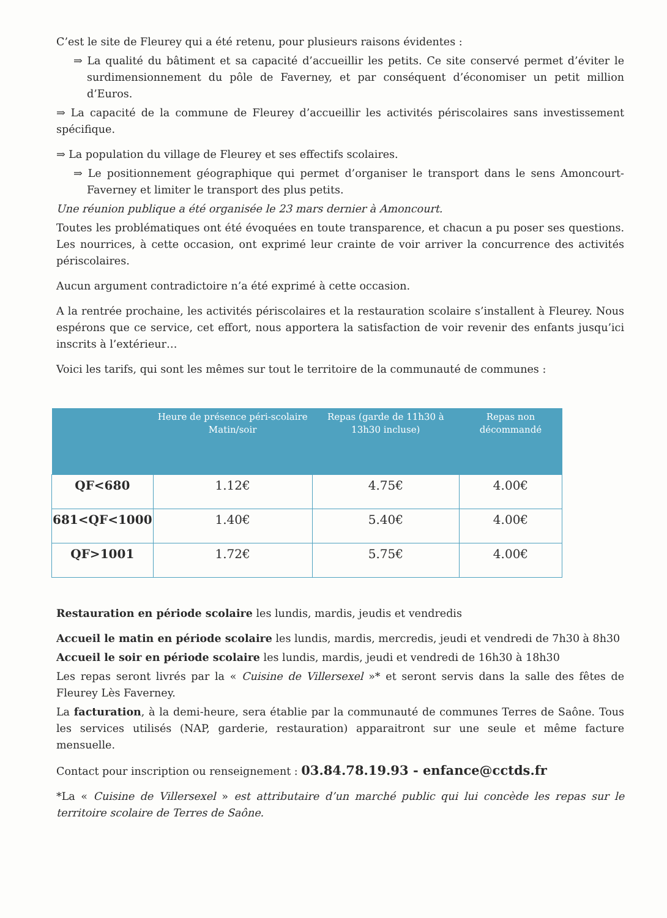C’est le site de Fleurey qui a été retenu, pour plusieurs raisons évidentes :
⇒ La qualité du bâtiment et sa capacité d’accueillir les petits. Ce site conservé permet d’éviter le surdimensionnement du pôle de Faverney, et par conséquent d’économiser un petit million d’Euros.
⇒ La capacité de la commune de Fleurey d’accueillir les activités périscolaires sans investissement spécifique.
⇒ La population du village de Fleurey et ses effectifs scolaires.
⇒ Le positionnement géographique qui permet d’organiser le transport dans le sens Amoncourt-Faverney et limiter le transport des plus petits.
Une réunion publique a été organisée le 23 mars dernier à Amoncourt.
Toutes les problématiques ont été évoquées en toute transparence, et chacun a pu poser ses questions. Les nourrices, à cette occasion, ont exprimé leur crainte de voir arriver la concurrence des activités périscolaires.
Aucun argument contradictoire n’a été exprimé à cette occasion.
A la rentrée prochaine, les activités périscolaires et la restauration scolaire s’installent à Fleurey. Nous espérons que ce service, cet effort, nous apportera la satisfaction de voir revenir des enfants jusqu’ici inscrits à l’extérieur…
Voici les tarifs, qui sont les mêmes sur tout le territoire de la communauté de communes :
| | Heure de présence péri-scolaire Matin/soir | Repas (garde de 11h30 à 13h30 incluse) | Repas non décommandé |
| --- | --- | --- | --- |
| QF<680 | 1.12€ | 4.75€ | 4.00€ |
| 681<QF<1000 | 1.40€ | 5.40€ | 4.00€ |
| QF>1001 | 1.72€ | 5.75€ | 4.00€ |
Restauration en période scolaire les lundis, mardis, jeudis et vendredis
Accueil le matin en période scolaire les lundis, mardis, mercredis, jeudi et vendredi de 7h30 à 8h30
Accueil le soir en période scolaire les lundis, mardis, jeudi et vendredi de 16h30 à 18h30
Les repas seront livrés par la « Cuisine de Villersexel »* et seront servis dans la salle des fêtes de Fleurey Lès Faverney.
La facturation, à la demi-heure, sera établie par la communauté de communes Terres de Saône. Tous les services utilisés (NAP, garderie, restauration) apparaitront sur une seule et même facture mensuelle.
Contact pour inscription ou renseignement : 03.84.78.19.93 - enfance@cctds.fr
*La « Cuisine de Villersexel » est attributaire d’un marché public qui lui concède les repas sur le territoire scolaire de Terres de Saône.